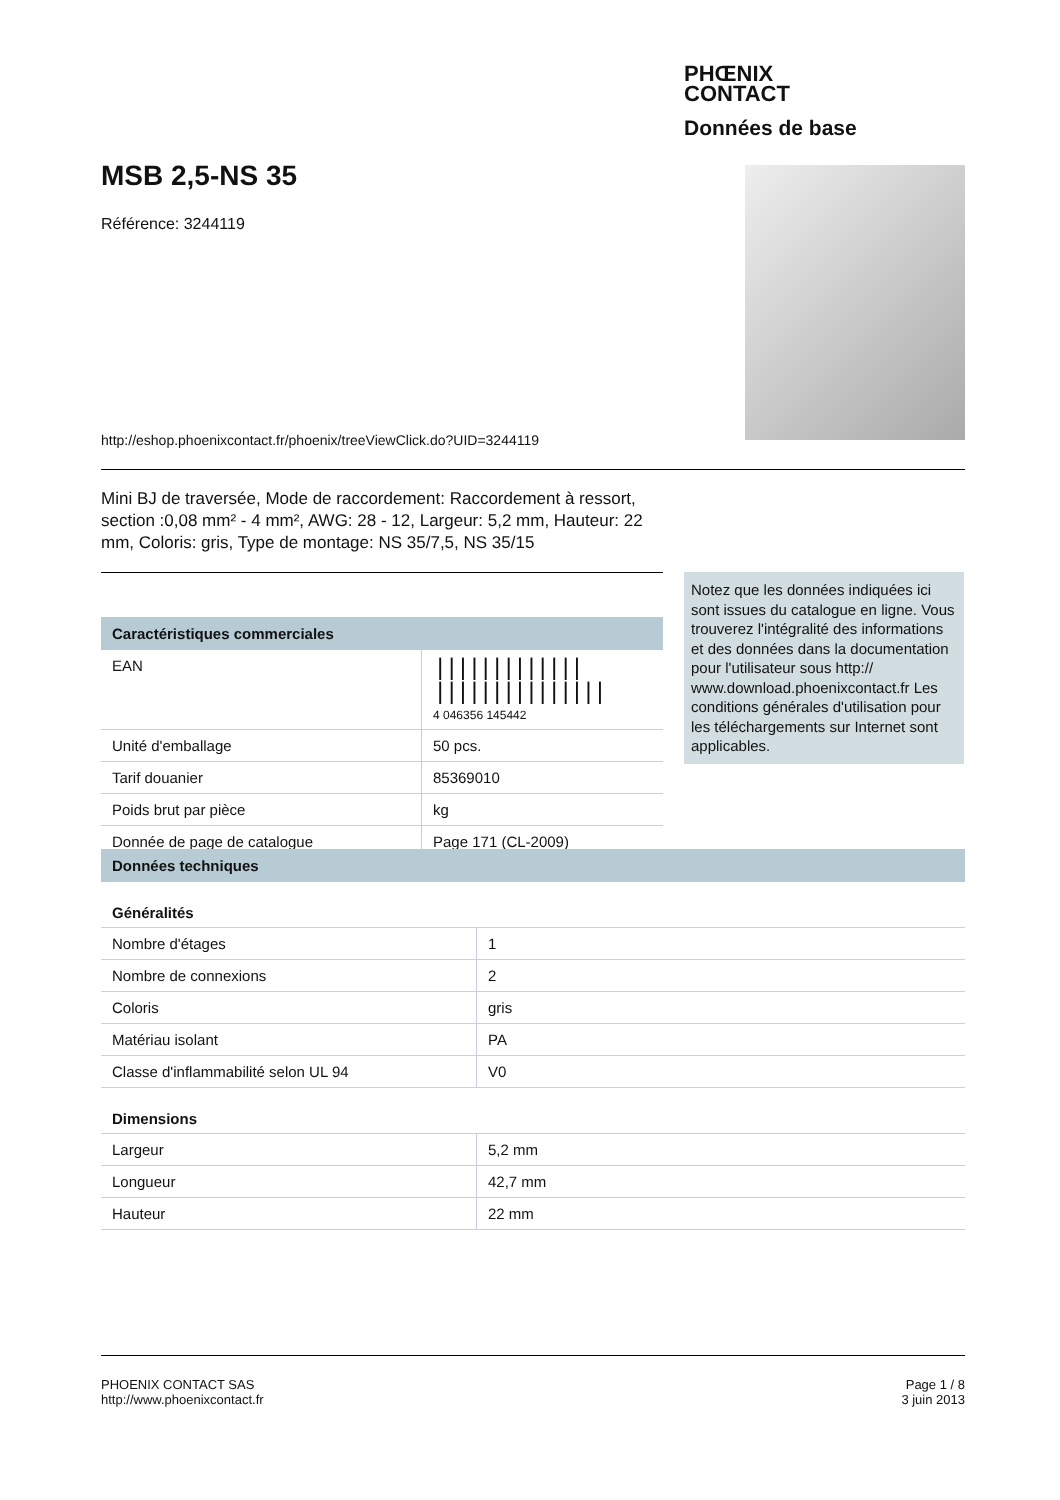PHŒNIX
CONTACT
Données de base
MSB 2,5-NS 35
Référence: 3244119
http://eshop.phoenixcontact.fr/phoenix/treeViewClick.do?UID=3244119
Mini BJ de traversée, Mode de raccordement: Raccordement à ressort, section :0,08 mm² - 4 mm², AWG: 28 - 12, Largeur: 5,2 mm, Hauteur: 22 mm, Coloris: gris, Type de montage: NS 35/7,5, NS 35/15
Notez que les données indiquées ici sont issues du catalogue en ligne. Vous trouverez l'intégralité des informations et des données dans la documentation pour l'utilisateur sous http:// www.download.phoenixcontact.fr Les conditions générales d'utilisation pour les téléchargements sur Internet sont applicables.
| Caractéristiques commerciales | |
| --- | --- |
| EAN | ///////////// /////////////// 4 046356 145442 |
| Unité d'emballage | 50 pcs. |
| Tarif douanier | 85369010 |
| Poids brut par pièce | kg |
| Donnée de page de catalogue | Page 171 (CL-2009) |
| Données techniques | |
| --- | --- |
| Généralités | |
| Nombre d'étages | 1 |
| Nombre de connexions | 2 |
| Coloris | gris |
| Matériau isolant | PA |
| Classe d'inflammabilité selon UL 94 | V0 |
| Dimensions | |
| Largeur | 5,2 mm |
| Longueur | 42,7 mm |
| Hauteur | 22 mm |
PHOENIX CONTACT SAS
http://www.phoenixcontact.fr
Page 1 / 8
3 juin 2013